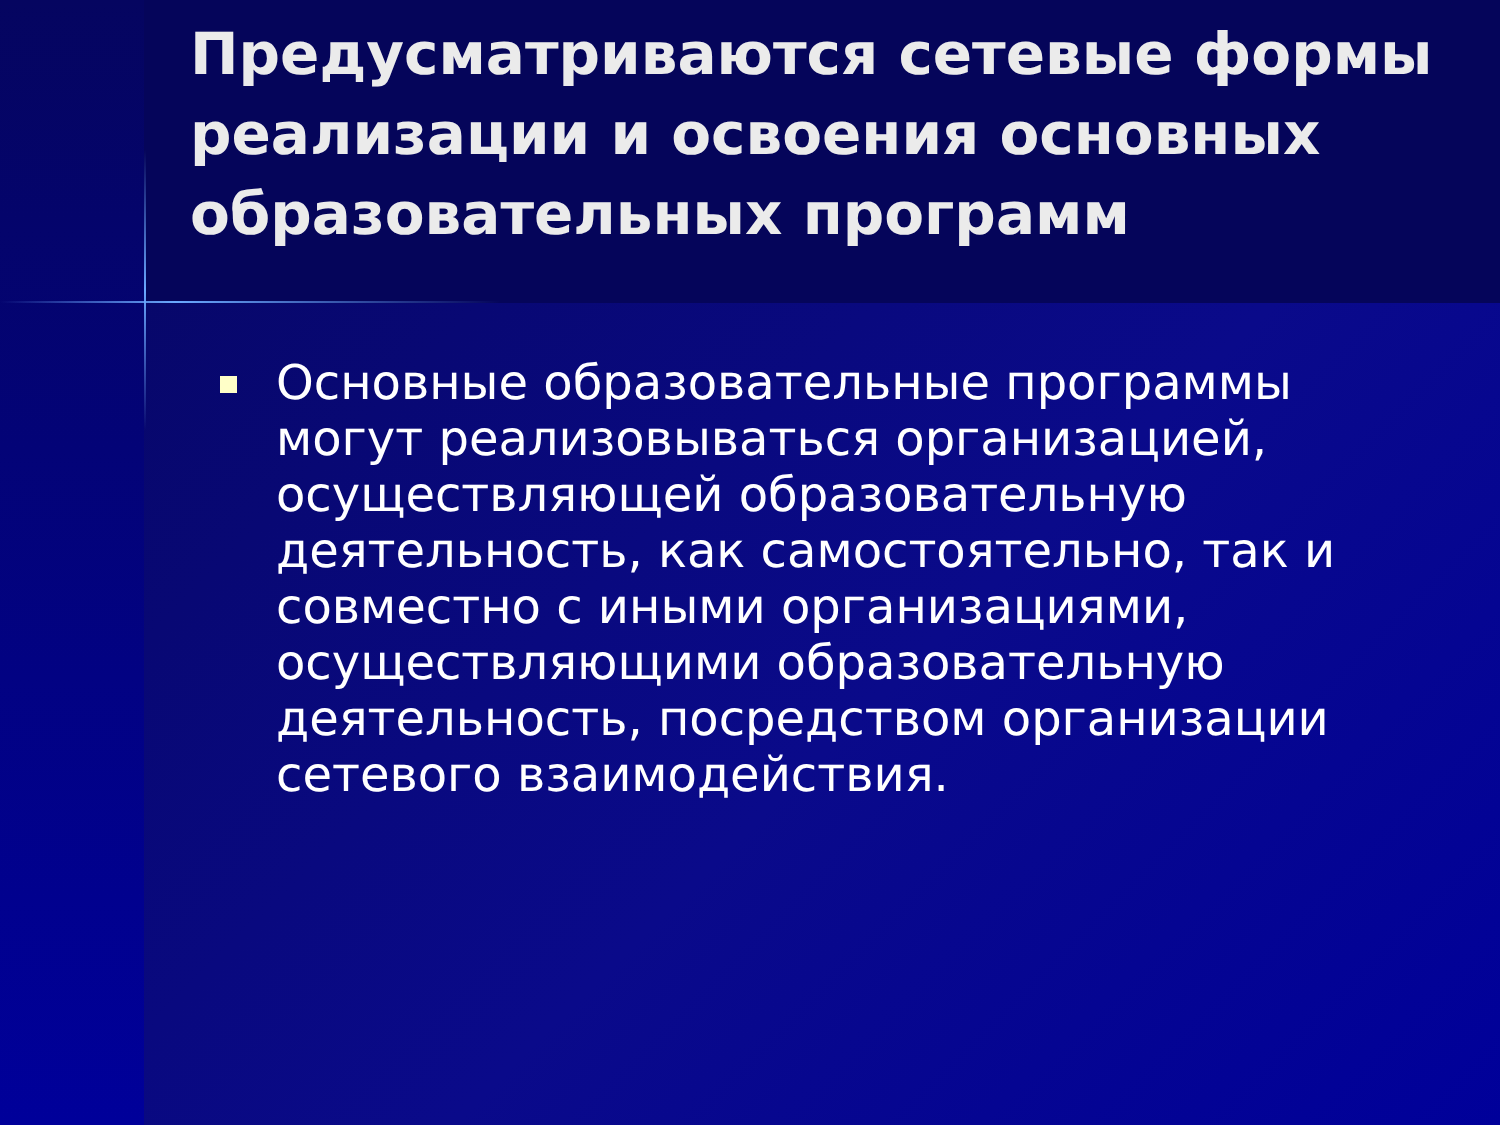Предусматриваются сетевые формы реализации и освоения основных образовательных программ
Основные образовательные программы могут реализовываться организацией, осуществляющей образовательную деятельность, как самостоятельно, так и совместно с иными организациями, осуществляющими образовательную деятельность, посредством организации сетевого взаимодействия.